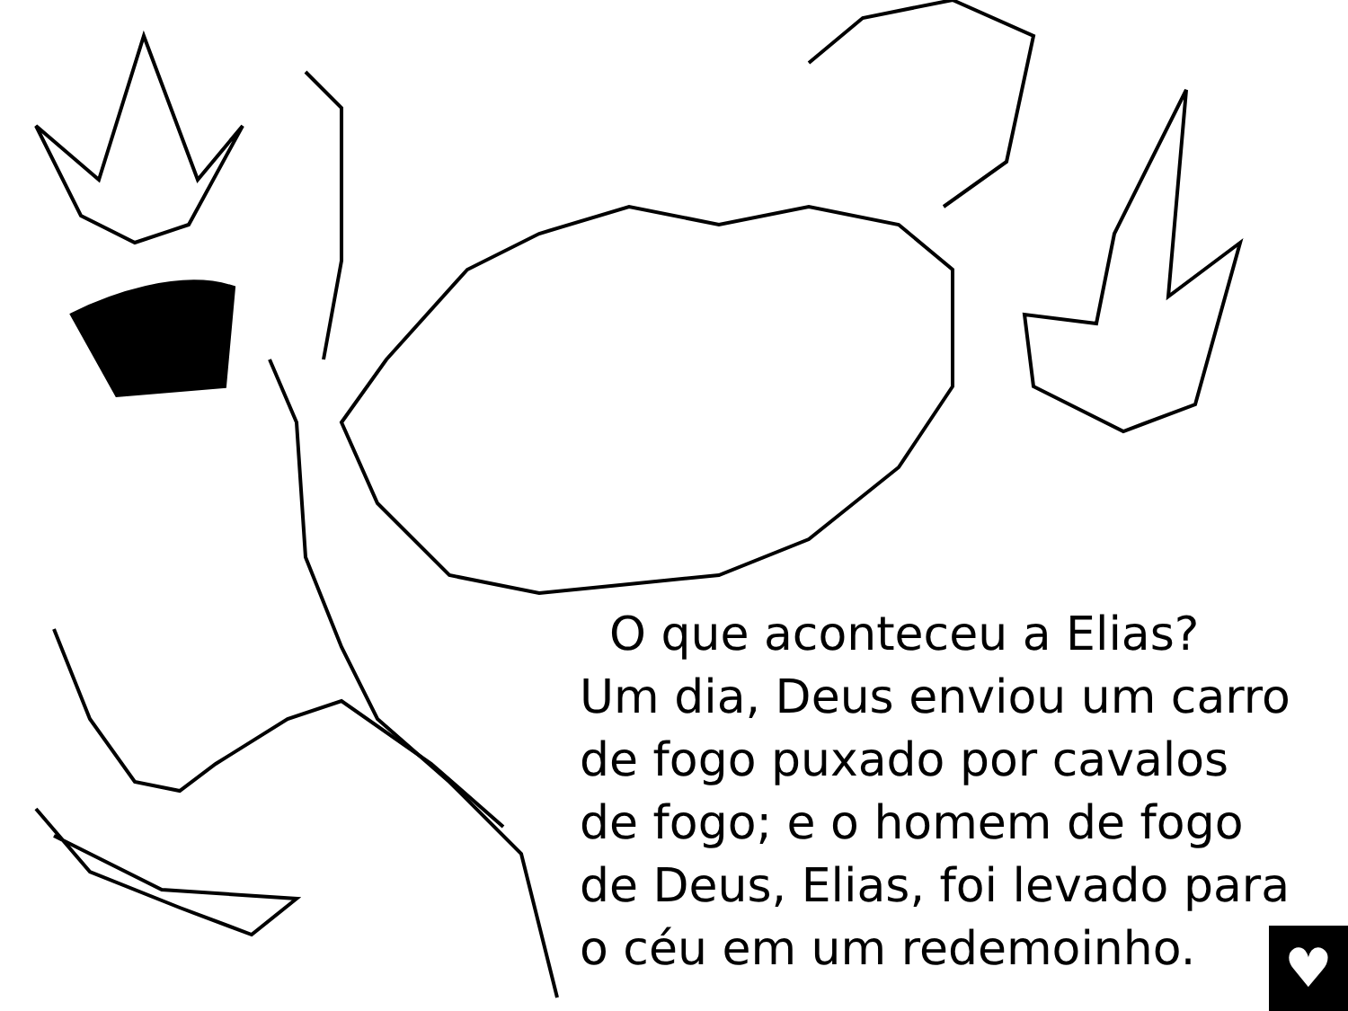O que aconteceu a Elias?
Um dia, Deus enviou um carro
de fogo puxado por cavalos
de fogo; e o homem de fogo
de Deus, Elias, foi levado para
o céu em um redemoinho.
♥